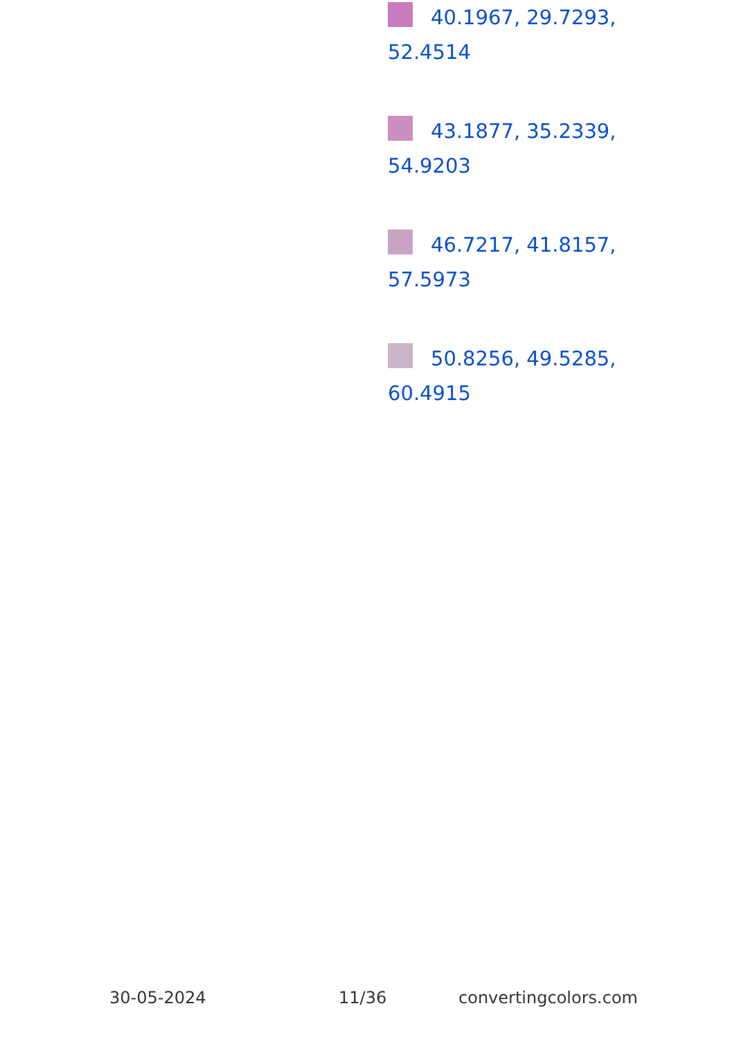40.1967, 29.7293, 52.4514
43.1877, 35.2339, 54.9203
46.7217, 41.8157, 57.5973
50.8256, 49.5285, 60.4915
30-05-2024 11/36 convertingcolors.com